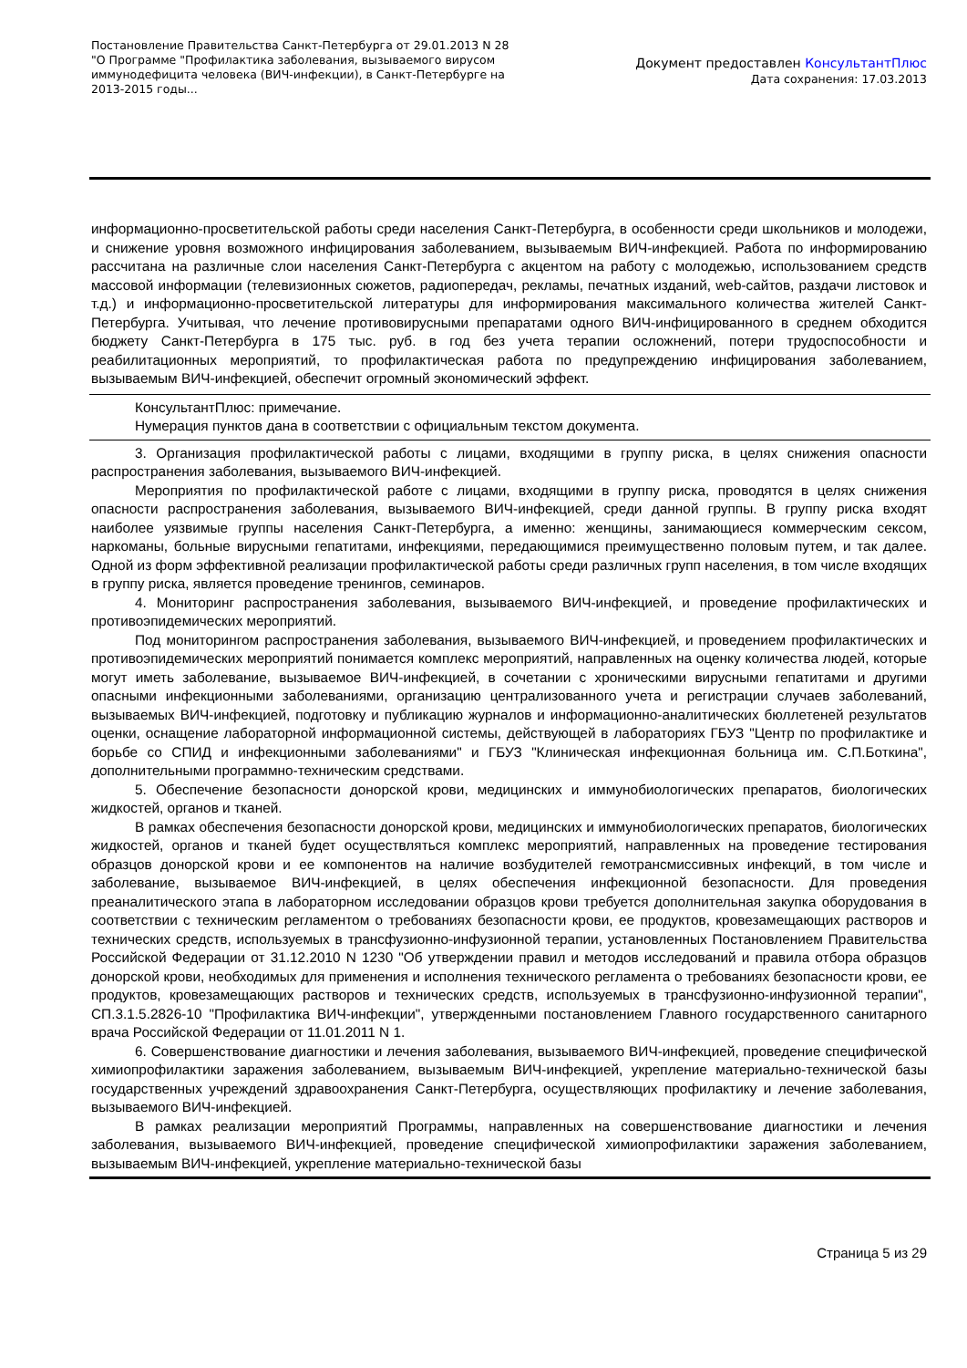Постановление Правительства Санкт-Петербурга от 29.01.2013 N 28
"О Программе "Профилактика заболевания, вызываемого вирусом иммунодефицита человека (ВИЧ-инфекции), в Санкт-Петербурге на 2013-2015 годы...
Документ предоставлен КонсультантПлюс
Дата сохранения: 17.03.2013
информационно-просветительской работы среди населения Санкт-Петербурга, в особенности среди школьников и молодежи, и снижение уровня возможного инфицирования заболеванием, вызываемым ВИЧ-инфекцией. Работа по информированию рассчитана на различные слои населения Санкт-Петербурга с акцентом на работу с молодежью, использованием средств массовой информации (телевизионных сюжетов, радиопередач, рекламы, печатных изданий, web-сайтов, раздачи листовок и т.д.) и информационно-просветительской литературы для информирования максимального количества жителей Санкт-Петербурга. Учитывая, что лечение противовирусными препаратами одного ВИЧ-инфицированного в среднем обходится бюджету Санкт-Петербурга в 175 тыс. руб. в год без учета терапии осложнений, потери трудоспособности и реабилитационных мероприятий, то профилактическая работа по предупреждению инфицирования заболеванием, вызываемым ВИЧ-инфекцией, обеспечит огромный экономический эффект.
КонсультантПлюс: примечание.
Нумерация пунктов дана в соответствии с официальным текстом документа.
3. Организация профилактической работы с лицами, входящими в группу риска, в целях снижения опасности распространения заболевания, вызываемого ВИЧ-инфекцией.
Мероприятия по профилактической работе с лицами, входящими в группу риска, проводятся в целях снижения опасности распространения заболевания, вызываемого ВИЧ-инфекцией, среди данной группы. В группу риска входят наиболее уязвимые группы населения Санкт-Петербурга, а именно: женщины, занимающиеся коммерческим сексом, наркоманы, больные вирусными гепатитами, инфекциями, передающимися преимущественно половым путем, и так далее. Одной из форм эффективной реализации профилактической работы среди различных групп населения, в том числе входящих в группу риска, является проведение тренингов, семинаров.
4. Мониторинг распространения заболевания, вызываемого ВИЧ-инфекцией, и проведение профилактических и противоэпидемических мероприятий.
Под мониторингом распространения заболевания, вызываемого ВИЧ-инфекцией, и проведением профилактических и противоэпидемических мероприятий понимается комплекс мероприятий, направленных на оценку количества людей, которые могут иметь заболевание, вызываемое ВИЧ-инфекцией, в сочетании с хроническими вирусными гепатитами и другими опасными инфекционными заболеваниями, организацию централизованного учета и регистрации случаев заболеваний, вызываемых ВИЧ-инфекцией, подготовку и публикацию журналов и информационно-аналитических бюллетеней результатов оценки, оснащение лабораторной информационной системы, действующей в лабораториях ГБУЗ "Центр по профилактике и борьбе со СПИД и инфекционными заболеваниями" и ГБУЗ "Клиническая инфекционная больница им. С.П.Боткина", дополнительными программно-техническим средствами.
5. Обеспечение безопасности донорской крови, медицинских и иммунобиологических препаратов, биологических жидкостей, органов и тканей.
В рамках обеспечения безопасности донорской крови, медицинских и иммунобиологических препаратов, биологических жидкостей, органов и тканей будет осуществляться комплекс мероприятий, направленных на проведение тестирования образцов донорской крови и ее компонентов на наличие возбудителей гемотрансмиссивных инфекций, в том числе и заболевание, вызываемое ВИЧ-инфекцией, в целях обеспечения инфекционной безопасности. Для проведения преаналитического этапа в лабораторном исследовании образцов крови требуется дополнительная закупка оборудования в соответствии с техническим регламентом о требованиях безопасности крови, ее продуктов, кровезамещающих растворов и технических средств, используемых в трансфузионно-инфузионной терапии, установленных Постановлением Правительства Российской Федерации от 31.12.2010 N 1230 "Об утверждении правил и методов исследований и правила отбора образцов донорской крови, необходимых для применения и исполнения технического регламента о требованиях безопасности крови, ее продуктов, кровезамещающих растворов и технических средств, используемых в трансфузионно-инфузионной терапии", СП.3.1.5.2826-10 "Профилактика ВИЧ-инфекции", утвержденными постановлением Главного государственного санитарного врача Российской Федерации от 11.01.2011 N 1.
6. Совершенствование диагностики и лечения заболевания, вызываемого ВИЧ-инфекцией, проведение специфической химиопрофилактики заражения заболеванием, вызываемым ВИЧ-инфекцией, укрепление материально-технической базы государственных учреждений здравоохранения Санкт-Петербурга, осуществляющих профилактику и лечение заболевания, вызываемого ВИЧ-инфекцией.
В рамках реализации мероприятий Программы, направленных на совершенствование диагностики и лечения заболевания, вызываемого ВИЧ-инфекцией, проведение специфической химиопрофилактики заражения заболеванием, вызываемым ВИЧ-инфекцией, укрепление материально-технической базы
Страница 5 из 29